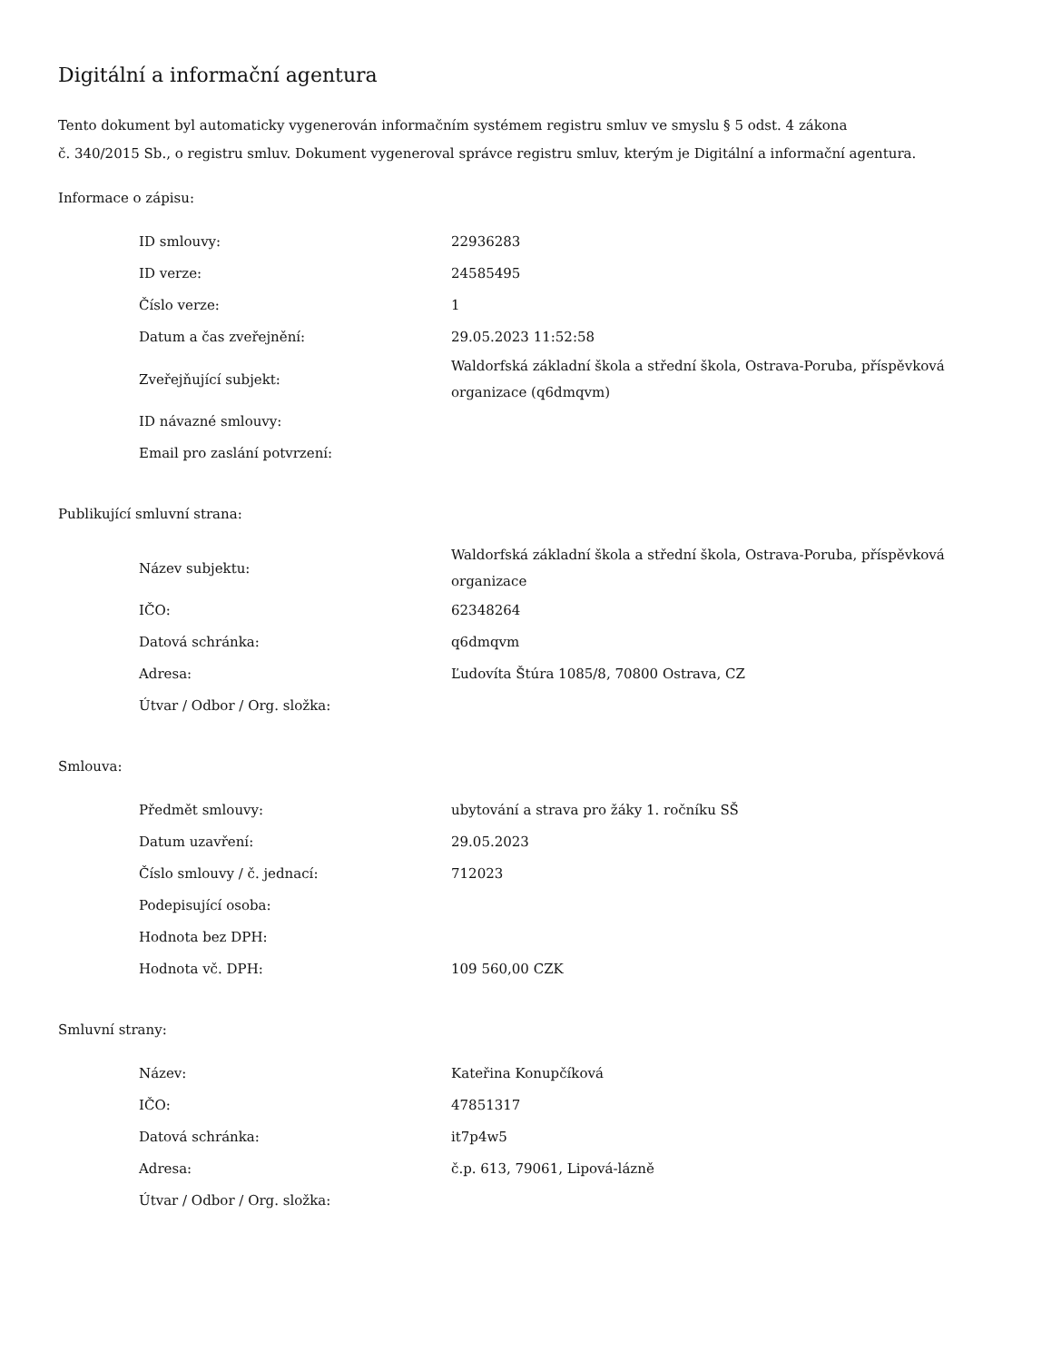Digitální a informační agentura
Tento dokument byl automaticky vygenerován informačním systémem registru smluv ve smyslu § 5 odst. 4 zákona
č. 340/2015 Sb., o registru smluv. Dokument vygeneroval správce registru smluv, kterým je Digitální a informační agentura.
Informace o zápisu:
| ID smlouvy: | 22936283 |
| ID verze: | 24585495 |
| Číslo verze: | 1 |
| Datum a čas zveřejnění: | 29.05.2023 11:52:58 |
| Zveřejňující subjekt: | Waldorfská základní škola a střední škola, Ostrava-Poruba, příspěvková organizace (q6dmqvm) |
| ID návazné smlouvy: | |
| Email pro zaslání potvrzení: | |
Publikující smluvní strana:
| Název subjektu: | Waldorfská základní škola a střední škola, Ostrava-Poruba, příspěvková organizace |
| IČO: | 62348264 |
| Datová schránka: | q6dmqvm |
| Adresa: | Ľudovíta Štúra 1085/8, 70800 Ostrava, CZ |
| Útvar / Odbor / Org. složka: | |
Smlouva:
| Předmět smlouvy: | ubytování a strava pro žáky 1. ročníku SŠ |
| Datum uzavření: | 29.05.2023 |
| Číslo smlouvy / č. jednací: | 712023 |
| Podepisující osoba: | |
| Hodnota bez DPH: | |
| Hodnota vč. DPH: | 109 560,00 CZK |
Smluvní strany:
| Název: | Kateřina Konupčíková |
| IČO: | 47851317 |
| Datová schránka: | it7p4w5 |
| Adresa: | č.p. 613, 79061, Lipová-lázně |
| Útvar / Odbor / Org. složka: | |